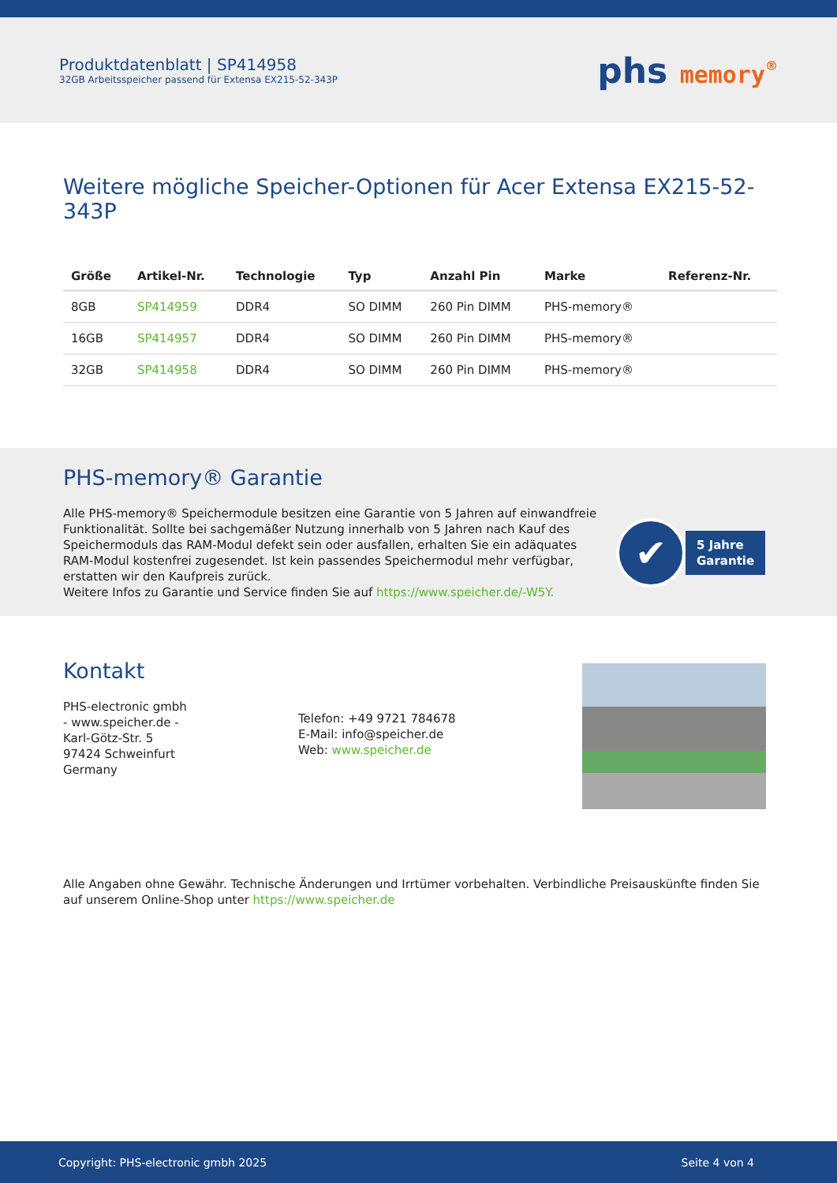Produktdatenblatt | SP414958
32GB Arbeitsspeicher passend für Extensa EX215-52-343P
phs memory<sup>®</sup>
Weitere mögliche Speicher-Optionen für Acer Extensa EX215-52-343P
| Größe | Artikel-Nr. | Technologie | Typ | Anzahl Pin | Marke | Referenz-Nr. |
| --- | --- | --- | --- | --- | --- | --- |
| 8GB | SP414959 | DDR4 | SO DIMM | 260 Pin DIMM | PHS-memory® | |
| 16GB | SP414957 | DDR4 | SO DIMM | 260 Pin DIMM | PHS-memory® | |
| 32GB | SP414958 | DDR4 | SO DIMM | 260 Pin DIMM | PHS-memory® | |
PHS-memory® Garantie
Alle PHS-memory® Speichermodule besitzen eine Garantie von 5 Jahren auf einwandfreie Funktionalität. Sollte bei sachgemäßer Nutzung innerhalb von 5 Jahren nach Kauf des Speichermoduls das RAM-Modul defekt sein oder ausfallen, erhalten Sie ein adäquates RAM-Modul kostenfrei zugesendet. Ist kein passendes Speichermodul mehr verfügbar, erstatten wir den Kaufpreis zurück.
Weitere Infos zu Garantie und Service finden Sie auf https://www.speicher.de/-W5Y.
✔
5 Jahre
Garantie
Kontakt
PHS-electronic gmbh
- www.speicher.de -
Karl-Götz-Str. 5
97424 Schweinfurt
Germany
Telefon: +49 9721 784678
E-Mail: info@speicher.de
Web: www.speicher.de
Alle Angaben ohne Gewähr. Technische Änderungen und Irrtümer vorbehalten. Verbindliche Preisauskünfte finden Sie auf unserem Online-Shop unter https://www.speicher.de
Copyright: PHS-electronic gmbh 2025 Seite 4 von 4